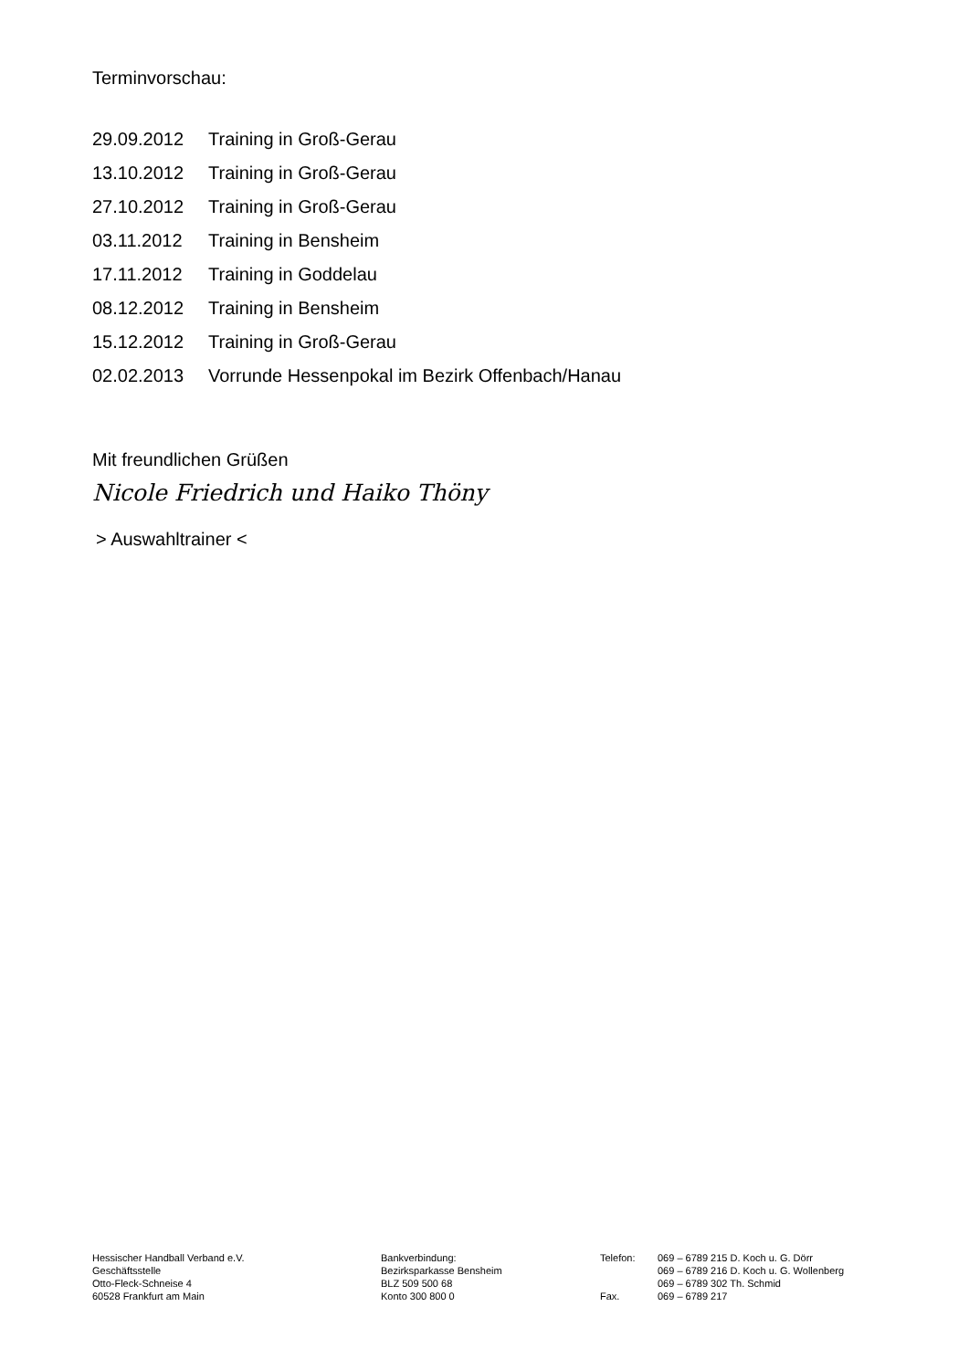Terminvorschau:
29.09.2012 Training in Groß-Gerau
13.10.2012 Training in Groß-Gerau
27.10.2012 Training in Groß-Gerau
03.11.2012 Training in Bensheim
17.11.2012 Training in Goddelau
08.12.2012 Training in Bensheim
15.12.2012 Training in Groß-Gerau
02.02.2013 Vorrunde Hessenpokal im Bezirk Offenbach/Hanau
Mit freundlichen Grüßen
Nicole Friedrich und Haiko Thöny
> Auswahltrainer <
Hessischer Handball Verband e.V.
Geschäftsstelle
Otto-Fleck-Schneise 4
60528 Frankfurt am Main
Bankverbindung:
Bezirksparkasse Bensheim
BLZ 509 500 68
Konto 300 800 0
Telefon:
Fax.
069 – 6789 215 D. Koch u. G. Dörr
069 – 6789 216 D. Koch u. G. Wollenberg
069 – 6789 302 Th. Schmid
069 – 6789 217